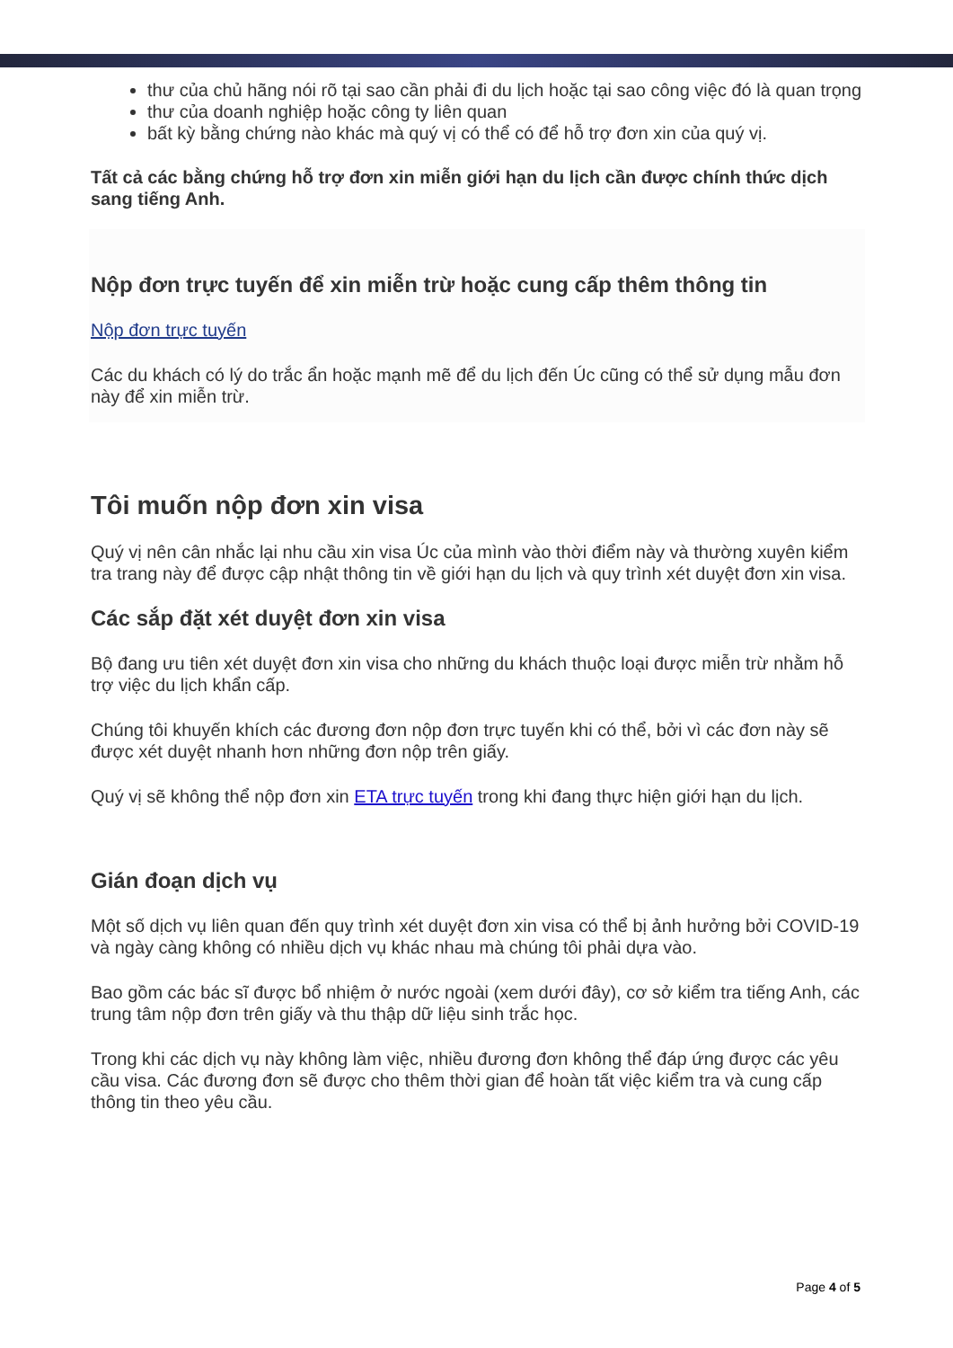thư của chủ hãng nói rõ tại sao cần phải đi du lịch hoặc tại sao công việc đó là quan trọng
thư của doanh nghiệp hoặc công ty liên quan
bất kỳ bằng chứng nào khác mà quý vị có thể có để hỗ trợ đơn xin của quý vị.
Tất cả các bằng chứng hỗ trợ đơn xin miễn giới hạn du lịch cần được chính thức dịch sang tiếng Anh.
Nộp đơn trực tuyến để xin miễn trừ hoặc cung cấp thêm thông tin
Nộp đơn trực tuyến
Các du khách có lý do trắc ẩn hoặc mạnh mẽ để du lịch đến Úc cũng có thể sử dụng mẫu đơn này để xin miễn trừ.
Tôi muốn nộp đơn xin visa
Quý vị nên cân nhắc lại nhu cầu xin visa Úc của mình vào thời điểm này và thường xuyên kiểm tra trang này để được cập nhật thông tin về giới hạn du lịch và quy trình xét duyệt đơn xin visa.
Các sắp đặt xét duyệt đơn xin visa
Bộ đang ưu tiên xét duyệt đơn xin visa cho những du khách thuộc loại được miễn trừ nhằm hỗ trợ việc du lịch khẩn cấp.
Chúng tôi khuyến khích các đương đơn nộp đơn trực tuyến khi có thể, bởi vì các đơn này sẽ được xét duyệt nhanh hơn những đơn nộp trên giấy.
Quý vị sẽ không thể nộp đơn xin ETA trực tuyến trong khi đang thực hiện giới hạn du lịch.
Gián đoạn dịch vụ
Một số dịch vụ liên quan đến quy trình xét duyệt đơn xin visa có thể bị ảnh hưởng bởi COVID-19 và ngày càng không có nhiều dịch vụ khác nhau mà chúng tôi phải dựa vào.
Bao gồm các bác sĩ được bổ nhiệm ở nước ngoài (xem dưới đây), cơ sở kiểm tra tiếng Anh, các trung tâm nộp đơn trên giấy và thu thập dữ liệu sinh trắc học.
Trong khi các dịch vụ này không làm việc, nhiều đương đơn không thể đáp ứng được các yêu cầu visa. Các đương đơn sẽ được cho thêm thời gian để hoàn tất việc kiểm tra và cung cấp thông tin theo yêu cầu.
Page 4 of 5